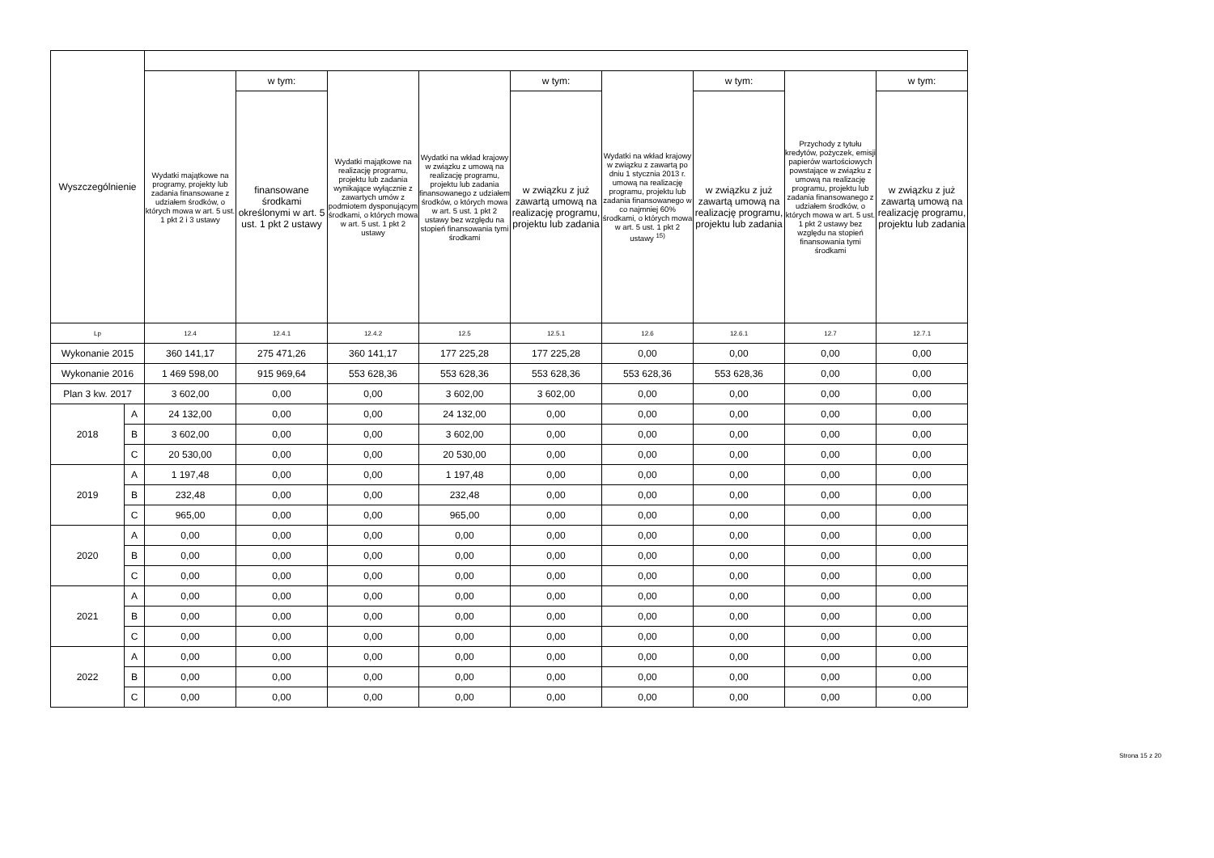| Wyszczególnienie | | | | | | | | | | |
| --- | --- | --- | --- | --- | --- | --- | --- | --- | --- | --- |
| | | Wydatki majątkowe na programy, projekty lub zadania finansowane z udziałem środków, o których mowa w art. 5 ust. 1 pkt 2 i 3 ustawy | w tym: | Wydatki majątkowe na realizację programu, projektu lub zadania wynikające wyłącznie z zawartych umów z podmiotem dysponującym środkami, o których mowa w art. 5 ust. 1 pkt 2 ustawy | Wydatki na wkład krajowy w związku z umową na realizację programu, projektu lub zadania finansowanego z udziałem środków, o których mowa w art. 5 ust. 1 pkt 2 ustawy bez względu na stopień finansowania tymi środkami | w tym: | Wydatki na wkład krajowy w związku z zawartą po dniu 1 stycznia 2013 r. umową na realizację programu, projektu lub zadania finansowanego w co najmniej 60% środkami, o których mowa w art. 5 ust. 1 pkt 2 ustawy <sup>15)</sup> | w tym: | Przychody z tytułu kredytów, pożyczek, emisji papierów wartościowych powstające w związku z umową na realizację programu, projektu lub zadania finansowanego z udziałem środków, o których mowa w art. 5 ust. 1 pkt 2 ustawy bez względu na stopień finansowania tymi środkami | w tym: |
| | | | finansowane środkami określonymi w art. 5 ust. 1 pkt 2 ustawy | | | w związku z już zawartą umową na realizację programu, projektu lub zadania | | w związku z już zawartą umową na realizację programu, projektu lub zadania | | w związku z już zawartą umową na realizację programu, projektu lub zadania |
| Lp | | 12.4 | 12.4.1 | 12.4.2 | 12.5 | 12.5.1 | 12.6 | 12.6.1 | 12.7 | 12.7.1 |
| Wykonanie 2015 | | 360 141,17 | 275 471,26 | 360 141,17 | 177 225,28 | 177 225,28 | 0,00 | 0,00 | 0,00 | 0,00 |
| Wykonanie 2016 | | 1 469 598,00 | 915 969,64 | 553 628,36 | 553 628,36 | 553 628,36 | 553 628,36 | 553 628,36 | 0,00 | 0,00 |
| Plan 3 kw. 2017 | | 3 602,00 | 0,00 | 0,00 | 3 602,00 | 3 602,00 | 0,00 | 0,00 | 0,00 | 0,00 |
| 2018 | A | 24 132,00 | 0,00 | 0,00 | 24 132,00 | 0,00 | 0,00 | 0,00 | 0,00 | 0,00 |
| | B | 3 602,00 | 0,00 | 0,00 | 3 602,00 | 0,00 | 0,00 | 0,00 | 0,00 | 0,00 |
| | C | 20 530,00 | 0,00 | 0,00 | 20 530,00 | 0,00 | 0,00 | 0,00 | 0,00 | 0,00 |
| 2019 | A | 1 197,48 | 0,00 | 0,00 | 1 197,48 | 0,00 | 0,00 | 0,00 | 0,00 | 0,00 |
| | B | 232,48 | 0,00 | 0,00 | 232,48 | 0,00 | 0,00 | 0,00 | 0,00 | 0,00 |
| | C | 965,00 | 0,00 | 0,00 | 965,00 | 0,00 | 0,00 | 0,00 | 0,00 | 0,00 |
| 2020 | A | 0,00 | 0,00 | 0,00 | 0,00 | 0,00 | 0,00 | 0,00 | 0,00 | 0,00 |
| | B | 0,00 | 0,00 | 0,00 | 0,00 | 0,00 | 0,00 | 0,00 | 0,00 | 0,00 |
| | C | 0,00 | 0,00 | 0,00 | 0,00 | 0,00 | 0,00 | 0,00 | 0,00 | 0,00 |
| 2021 | A | 0,00 | 0,00 | 0,00 | 0,00 | 0,00 | 0,00 | 0,00 | 0,00 | 0,00 |
| | B | 0,00 | 0,00 | 0,00 | 0,00 | 0,00 | 0,00 | 0,00 | 0,00 | 0,00 |
| | C | 0,00 | 0,00 | 0,00 | 0,00 | 0,00 | 0,00 | 0,00 | 0,00 | 0,00 |
| 2022 | A | 0,00 | 0,00 | 0,00 | 0,00 | 0,00 | 0,00 | 0,00 | 0,00 | 0,00 |
| | B | 0,00 | 0,00 | 0,00 | 0,00 | 0,00 | 0,00 | 0,00 | 0,00 | 0,00 |
| | C | 0,00 | 0,00 | 0,00 | 0,00 | 0,00 | 0,00 | 0,00 | 0,00 | 0,00 |
Strona 15 z 20